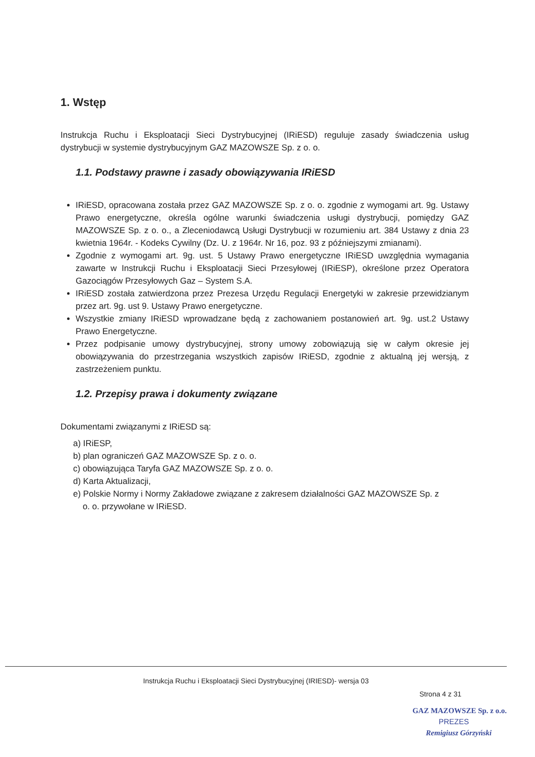1. Wstęp
Instrukcja Ruchu i Eksploatacji Sieci Dystrybucyjnej (IRiESD) reguluje zasady świadczenia usług dystrybucji w systemie dystrybucyjnym GAZ MAZOWSZE Sp. z o. o.
1.1. Podstawy prawne i zasady obowiązywania IRiESD
IRiESD, opracowana została przez GAZ MAZOWSZE Sp. z o. o. zgodnie z wymogami art. 9g. Ustawy Prawo energetyczne, określa ogólne warunki świadczenia usługi dystrybucji, pomiędzy GAZ MAZOWSZE Sp. z o. o., a Zleceniodawcą Usługi Dystrybucji w rozumieniu art. 384 Ustawy z dnia 23 kwietnia 1964r. - Kodeks Cywilny (Dz. U. z 1964r. Nr 16, poz. 93 z późniejszymi zmianami).
Zgodnie z wymogami art. 9g. ust. 5 Ustawy Prawo energetyczne IRiESD uwzględnia wymagania zawarte w Instrukcji Ruchu i Eksploatacji Sieci Przesyłowej (IRiESP), określone przez Operatora Gazociągów Przesyłowych Gaz – System S.A.
IRiESD została zatwierdzona przez Prezesa Urzędu Regulacji Energetyki w zakresie przewidzianym przez art. 9g. ust 9. Ustawy Prawo energetyczne.
Wszystkie zmiany IRiESD wprowadzane będą z zachowaniem postanowień art. 9g. ust.2 Ustawy Prawo Energetyczne.
Przez podpisanie umowy dystrybucyjnej, strony umowy zobowiązują się w całym okresie jej obowiązywania do przestrzegania wszystkich zapisów IRiESD, zgodnie z aktualną jej wersją, z zastrzeżeniem punktu.
1.2. Przepisy prawa i dokumenty związane
Dokumentami związanymi z IRiESD są:
a) IRiESP,
b) plan ograniczeń GAZ MAZOWSZE Sp. z o. o.
c) obowiązująca Taryfa GAZ MAZOWSZE Sp. z o. o.
d) Karta Aktualizacji,
e) Polskie Normy i Normy Zakładowe związane z zakresem działalności GAZ MAZOWSZE Sp. z
o. o. przywołane w IRiESD.
Instrukcja Ruchu i Eksploatacji Sieci Dystrybucyjnej (IRIESD)- wersja 03
Strona 4 z 31
GAZ MAZOWSZE Sp. z o.o.
PREZES
Remigiusz Górzyński